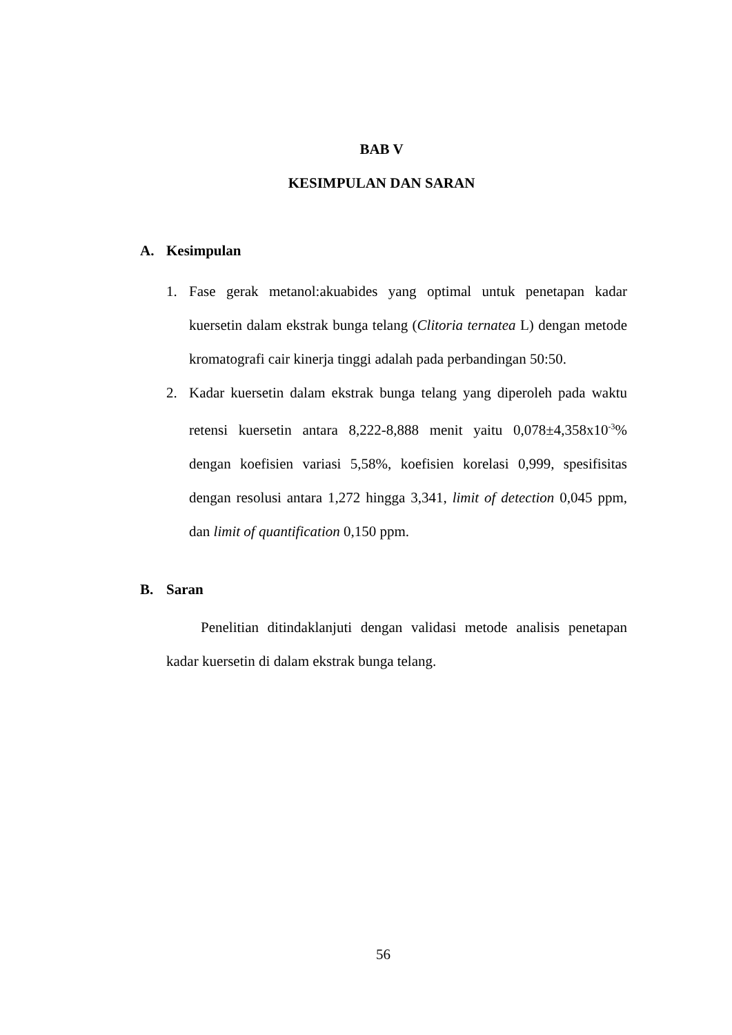BAB V
KESIMPULAN DAN SARAN
A. Kesimpulan
1. Fase gerak metanol:akuabides yang optimal untuk penetapan kadar kuersetin dalam ekstrak bunga telang (Clitoria ternatea L) dengan metode kromatografi cair kinerja tinggi adalah pada perbandingan 50:50.
2. Kadar kuersetin dalam ekstrak bunga telang yang diperoleh pada waktu retensi kuersetin antara 8,222-8,888 menit yaitu 0,078±4,358x10<sup>-3</sup>% dengan koefisien variasi 5,58%, koefisien korelasi 0,999, spesifisitas dengan resolusi antara 1,272 hingga 3,341, limit of detection 0,045 ppm, dan limit of quantification 0,150 ppm.
B. Saran
Penelitian ditindaklanjuti dengan validasi metode analisis penetapan kadar kuersetin di dalam ekstrak bunga telang.
56